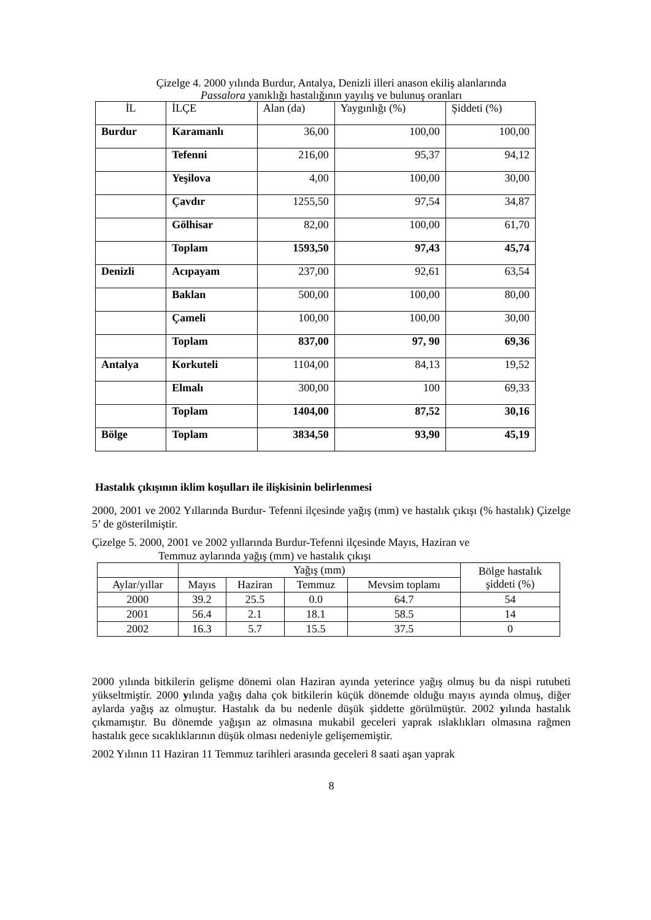Çizelge 4. 2000 yılında Burdur, Antalya, Denizli illeri anason ekiliş alanlarında
Passalora yanıklığı hastalığının yayılış ve bulunuş oranları
| İL | İLÇE | Alan (da) | Yaygınlığı (%) | Şiddeti (%) |
| Burdur | Karamanlı | 36,00 | 100,00 | 100,00 |
| | Tefenni | 216,00 | 95,37 | 94,12 |
| | Yeşilova | 4,00 | 100,00 | 30,00 |
| | Çavdır | 1255,50 | 97,54 | 34,87 |
| | Gölhisar | 82,00 | 100,00 | 61,70 |
| | Toplam | 1593,50 | 97,43 | 45,74 |
| Denizli | Acıpayam | 237,00 | 92,61 | 63,54 |
| | Baklan | 500,00 | 100,00 | 80,00 |
| | Çameli | 100,00 | 100,00 | 30,00 |
| | Toplam | 837,00 | 97, 90 | 69,36 |
| Antalya | Korkuteli | 1104,00 | 84,13 | 19,52 |
| | Elmalı | 300,00 | 100 | 69,33 |
| | Toplam | 1404,00 | 87,52 | 30,16 |
| Bölge | Toplam | 3834,50 | 93,90 | 45,19 |
Hastalık çıkışının iklim koşulları ile ilişkisinin belirlenmesi
2000, 2001 ve 2002 Yıllarında Burdur- Tefenni ilçesinde yağış (mm) ve hastalık çıkışı (% hastalık) Çizelge 5’ de gösterilmiştir.
Çizelge 5. 2000, 2001 ve 2002 yıllarında Burdur-Tefenni ilçesinde Mayıs, Haziran ve
Temmuz aylarında yağış (mm) ve hastalık çıkışı
| | Yağış (mm) | | | | Bölge hastalık şiddeti (%) |
| Aylar/yıllar | Mayıs | Haziran | Temmuz | Mevsim toplamı | |
| 2000 | 39.2 | 25.5 | 0.0 | 64.7 | 54 |
| 2001 | 56.4 | 2.1 | 18.1 | 58.5 | 14 |
| 2002 | 16.3 | 5.7 | 15.5 | 37.5 | 0 |
2000 yılında bitkilerin gelişme dönemi olan Haziran ayında yeterince yağış olmuş bu da nispi rutubeti yükseltmiştir. 2000 yılında yağış daha çok bitkilerin küçük dönemde olduğu mayıs ayında olmuş, diğer aylarda yağış az olmuştur. Hastalık da bu nedenle düşük şiddette görülmüştür. 2002 yılında hastalık çıkmamıştır. Bu dönemde yağışın az olmasına mukabil geceleri yaprak ıslaklıkları olmasına rağmen hastalık gece sıcaklıklarının düşük olması nedeniyle gelişememiştir.
2002 Yılının 11 Haziran 11 Temmuz tarihleri arasında geceleri 8 saati aşan yaprak
8